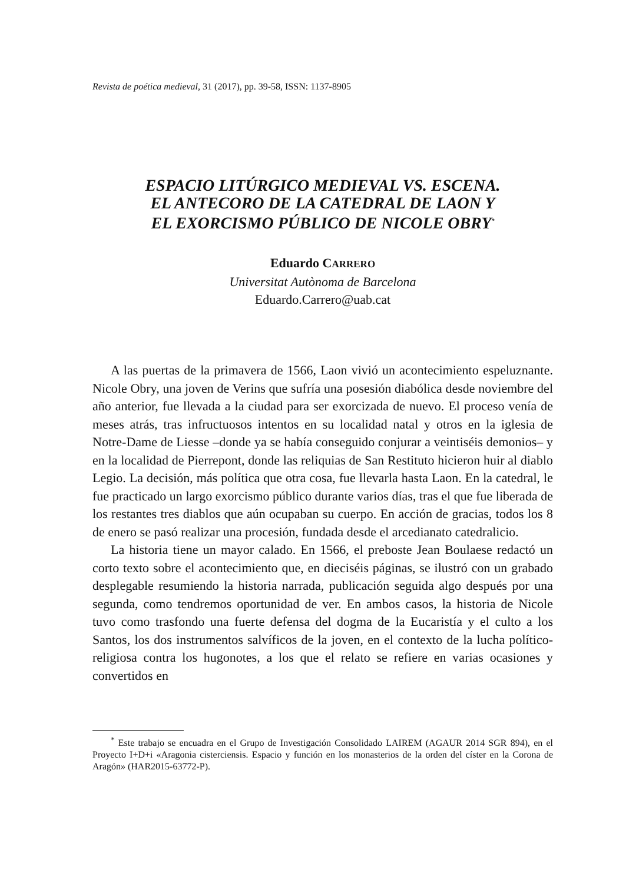Revista de poética medieval, 31 (2017), pp. 39-58, ISSN: 1137-8905
ESPACIO LITÚRGICO MEDIEVAL VS. ESCENA.
EL ANTECORO DE LA CATEDRAL DE LAON Y
EL EXORCISMO PÚBLICO DE NICOLE OBRY<sup>*</sup>
Eduardo CARRERO
Universitat Autònoma de Barcelona
Eduardo.Carrero@uab.cat
A las puertas de la primavera de 1566, Laon vivió un acontecimiento espeluznante. Nicole Obry, una joven de Verins que sufría una posesión diabólica desde noviembre del año anterior, fue llevada a la ciudad para ser exorcizada de nuevo. El proceso venía de meses atrás, tras infructuosos intentos en su localidad natal y otros en la iglesia de Notre-Dame de Liesse –donde ya se había conseguido conjurar a veintiséis demonios– y en la localidad de Pierrepont, donde las reliquias de San Restituto hicieron huir al diablo Legio. La decisión, más política que otra cosa, fue llevarla hasta Laon. En la catedral, le fue practicado un largo exorcismo público durante varios días, tras el que fue liberada de los restantes tres diablos que aún ocupaban su cuerpo. En acción de gracias, todos los 8 de enero se pasó realizar una procesión, fundada desde el arcedianato catedralicio.
La historia tiene un mayor calado. En 1566, el preboste Jean Boulaese redactó un corto texto sobre el acontecimiento que, en dieciséis páginas, se ilustró con un grabado desplegable resumiendo la historia narrada, publicación seguida algo después por una segunda, como tendremos oportunidad de ver. En ambos casos, la historia de Nicole tuvo como trasfondo una fuerte defensa del dogma de la Eucaristía y el culto a los Santos, los dos instrumentos salvíficos de la joven, en el contexto de la lucha político-religiosa contra los hugonotes, a los que el relato se refiere en varias ocasiones y convertidos en
<sup>*</sup> Este trabajo se encuadra en el Grupo de Investigación Consolidado LAIREM (AGAUR 2014 SGR 894), en el Proyecto I+D+i «Aragonia cisterciensis. Espacio y función en los monasterios de la orden del císter en la Corona de Aragón» (HAR2015-63772-P).